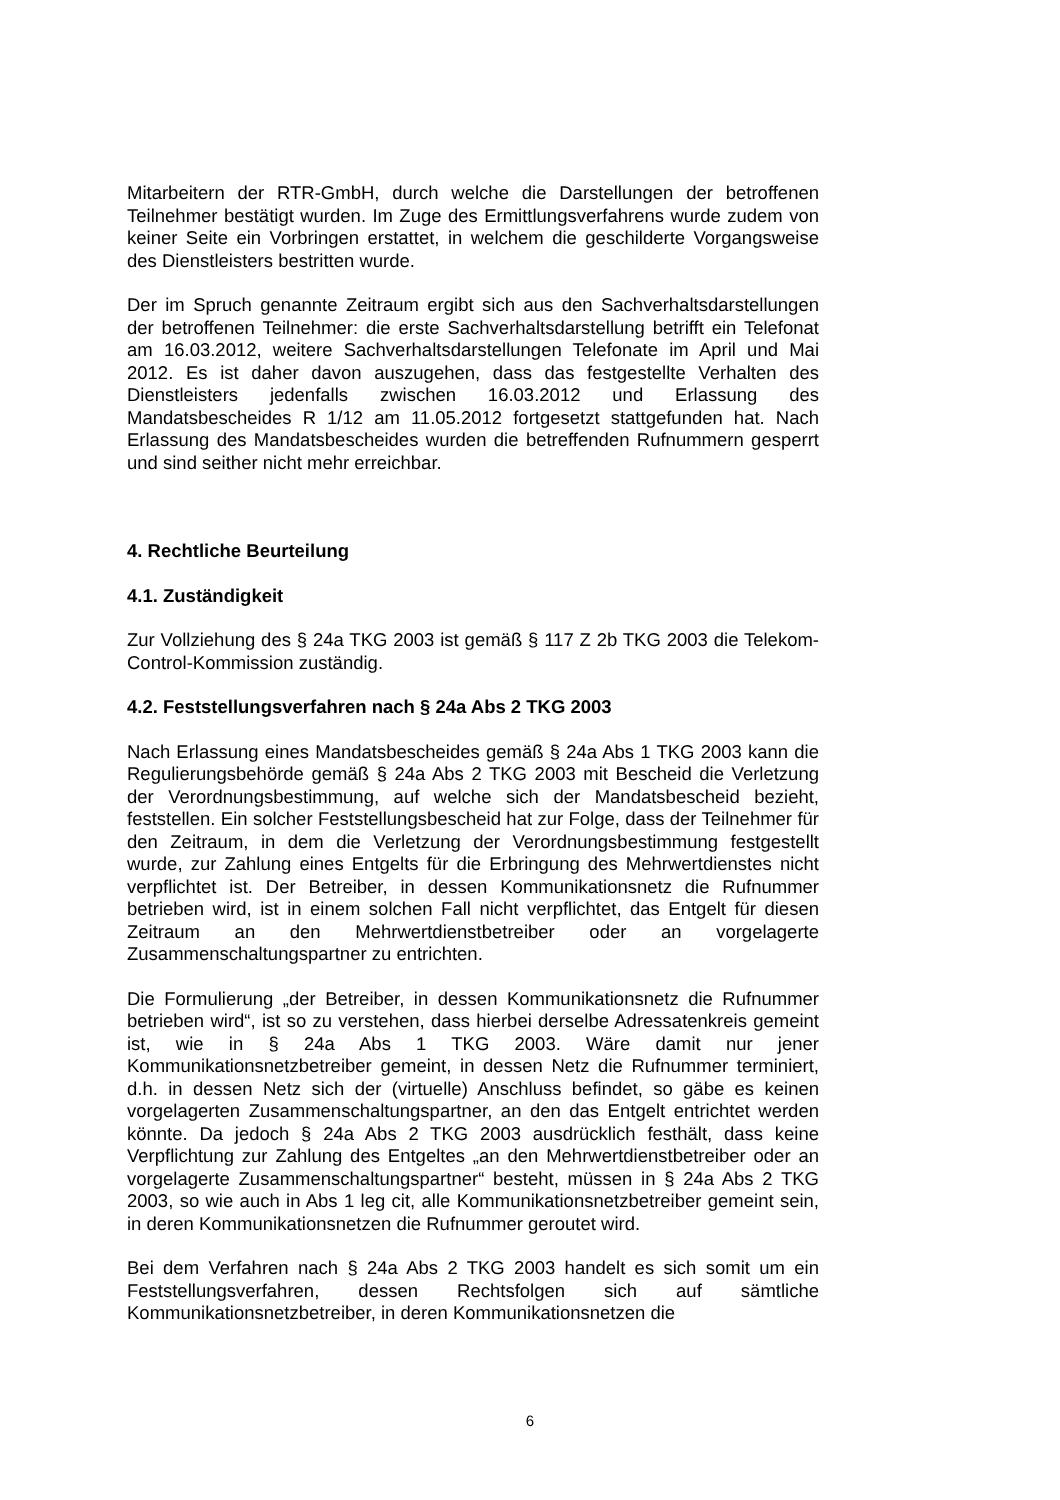Mitarbeitern der RTR-GmbH, durch welche die Darstellungen der betroffenen Teilnehmer bestätigt wurden. Im Zuge des Ermittlungsverfahrens wurde zudem von keiner Seite ein Vorbringen erstattet, in welchem die geschilderte Vorgangsweise des Dienstleisters bestritten wurde.
Der im Spruch genannte Zeitraum ergibt sich aus den Sachverhaltsdarstellungen der betroffenen Teilnehmer: die erste Sachverhaltsdarstellung betrifft ein Telefonat am 16.03.2012, weitere Sachverhaltsdarstellungen Telefonate im April und Mai 2012. Es ist daher davon auszugehen, dass das festgestellte Verhalten des Dienstleisters jedenfalls zwischen 16.03.2012 und Erlassung des Mandatsbescheides R 1/12 am 11.05.2012 fortgesetzt stattgefunden hat. Nach Erlassung des Mandatsbescheides wurden die betreffenden Rufnummern gesperrt und sind seither nicht mehr erreichbar.
4. Rechtliche Beurteilung
4.1. Zuständigkeit
Zur Vollziehung des § 24a TKG 2003 ist gemäß § 117 Z 2b TKG 2003 die Telekom-Control-Kommission zuständig.
4.2. Feststellungsverfahren nach § 24a Abs 2 TKG 2003
Nach Erlassung eines Mandatsbescheides gemäß § 24a Abs 1 TKG 2003 kann die Regulierungsbehörde gemäß § 24a Abs 2 TKG 2003 mit Bescheid die Verletzung der Verordnungsbestimmung, auf welche sich der Mandatsbescheid bezieht, feststellen. Ein solcher Feststellungsbescheid hat zur Folge, dass der Teilnehmer für den Zeitraum, in dem die Verletzung der Verordnungsbestimmung festgestellt wurde, zur Zahlung eines Entgelts für die Erbringung des Mehrwertdienstes nicht verpflichtet ist. Der Betreiber, in dessen Kommunikationsnetz die Rufnummer betrieben wird, ist in einem solchen Fall nicht verpflichtet, das Entgelt für diesen Zeitraum an den Mehrwertdienstbetreiber oder an vorgelagerte Zusammenschaltungspartner zu entrichten.
Die Formulierung „der Betreiber, in dessen Kommunikationsnetz die Rufnummer betrieben wird“, ist so zu verstehen, dass hierbei derselbe Adressatenkreis gemeint ist, wie in § 24a Abs 1 TKG 2003. Wäre damit nur jener Kommunikationsnetzbetreiber gemeint, in dessen Netz die Rufnummer terminiert, d.h. in dessen Netz sich der (virtuelle) Anschluss befindet, so gäbe es keinen vorgelagerten Zusammenschaltungspartner, an den das Entgelt entrichtet werden könnte. Da jedoch § 24a Abs 2 TKG 2003 ausdrücklich festhält, dass keine Verpflichtung zur Zahlung des Entgeltes „an den Mehrwertdienstbetreiber oder an vorgelagerte Zusammenschaltungspartner“ besteht, müssen in § 24a Abs 2 TKG 2003, so wie auch in Abs 1 leg cit, alle Kommunikationsnetzbetreiber gemeint sein, in deren Kommunikationsnetzen die Rufnummer geroutet wird.
Bei dem Verfahren nach § 24a Abs 2 TKG 2003 handelt es sich somit um ein Feststellungsverfahren, dessen Rechtsfolgen sich auf sämtliche Kommunikationsnetzbetreiber, in deren Kommunikationsnetzen die
6